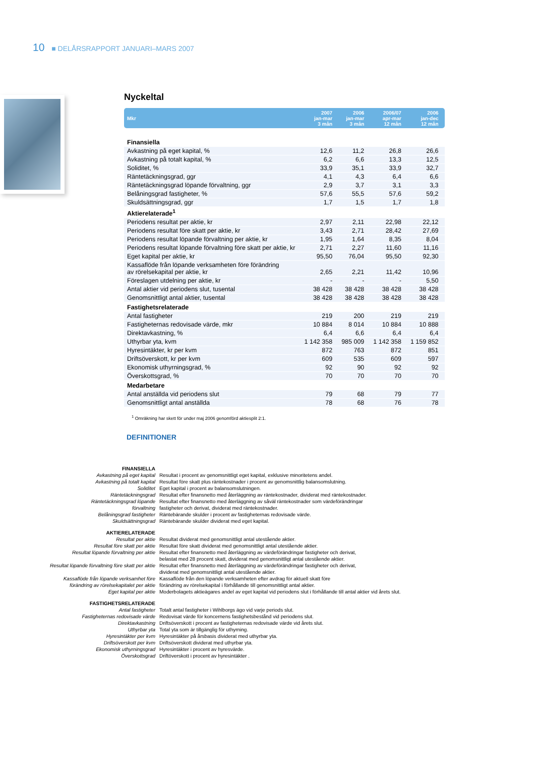10 ■ DELÅRSRAPPORT JANUARI–MARS 2007
Nyckeltal
| Mkr | 2007 jan-mar 3 mån | 2006 jan-mar 3 mån | 2006/07 apr-mar 12 mån | 2006 jan-dec 12 mån |
| --- | --- | --- | --- | --- |
| Finansiella | | | | |
| Avkastning på eget kapital, % | 12,6 | 11,2 | 26,8 | 26,6 |
| Avkastning på totalt kapital, % | 6,2 | 6,6 | 13,3 | 12,5 |
| Soliditet, % | 33,9 | 35,1 | 33,9 | 32,7 |
| Räntetäckningsgrad, ggr | 4,1 | 4,3 | 6,4 | 6,6 |
| Räntetäckningsgrad löpande förvaltning, ggr | 2,9 | 3,7 | 3,1 | 3,3 |
| Belåningsgrad fastigheter, % | 57,6 | 55,5 | 57,6 | 59,2 |
| Skuldsättningsgrad, ggr | 1,7 | 1,5 | 1,7 | 1,8 |
| Aktierelaterade<sup>1</sup> | | | | |
| Periodens resultat per aktie, kr | 2,97 | 2,11 | 22,98 | 22,12 |
| Periodens resultat före skatt per aktie, kr | 3,43 | 2,71 | 28,42 | 27,69 |
| Periodens resultat löpande förvaltning per aktie, kr | 1,95 | 1,64 | 8,35 | 8,04 |
| Periodens resultat löpande förvaltning före skatt per aktie, kr | 2,71 | 2,27 | 11,60 | 11,16 |
| Eget kapital per aktie, kr | 95,50 | 76,04 | 95,50 | 92,30 |
| Kassaflöde från löpande verksamheten före förändring av rörelsekapital per aktie, kr | 2,65 | 2,21 | 11,42 | 10,96 |
| Föreslagen utdelning per aktie, kr | - | - | - | 5,50 |
| Antal aktier vid periodens slut, tusental | 38 428 | 38 428 | 38 428 | 38 428 |
| Genomsnittligt antal aktier, tusental | 38 428 | 38 428 | 38 428 | 38 428 |
| Fastighetsrelaterade | | | | |
| Antal fastigheter | 219 | 200 | 219 | 219 |
| Fastigheternas redovisade värde, mkr | 10 884 | 8 014 | 10 884 | 10 888 |
| Direktavkastning, % | 6,4 | 6,6 | 6,4 | 6,4 |
| Uthyrbar yta, kvm | 1 142 358 | 985 009 | 1 142 358 | 1 159 852 |
| Hyresintäkter, kr per kvm | 872 | 763 | 872 | 851 |
| Driftsöverskott, kr per kvm | 609 | 535 | 609 | 597 |
| Ekonomisk uthyrningsgrad, % | 92 | 90 | 92 | 92 |
| Överskottsgrad, % | 70 | 70 | 70 | 70 |
| Medarbetare | | | | |
| Antal anställda vid periodens slut | 79 | 68 | 79 | 77 |
| Genomsnittligt antal anställda | 78 | 68 | 76 | 78 |
<sup>1</sup> Omräkning har skett för under maj 2006 genomförd aktiesplit 2:1.
DEFINITIONER
| FINANSIELLA | |
| Avkastning på eget kapital | Resultat i procent av genomsnittligt eget kapital, exklusive minoritetens andel. |
| Avkastning på totalt kapital | Resultat före skatt plus räntekostnader i procent av genomsnittlig balansomslutning. |
| Soliditet | Eget kapital i procent av balansomslutningen. |
| Räntetäckningsgrad | Resultat efter finansnetto med återläggning av räntekostnader, dividerat med räntekostnader. |
| Räntetäckningsgrad löpande förvaltning | Resultat efter finansnetto med återläggning av såväl räntekostnader som värdeförändringar fastigheter och derivat, dividerat med räntekostnader. |
| Belåningsgrad fastigheter | Räntebärande skulder i procent av fastigheternas redovisade värde. |
| Skuldsättningsgrad | Räntebärande skulder dividerat med eget kapital. |
| AKTIERELATERADE | |
| Resultat per aktie | Resultat dividerat med genomsnittligt antal utestående aktier. |
| Resultat före skatt per aktie | Resultat före skatt dividerat med genomsnittligt antal utestående aktier. |
| Resultat löpande förvaltning per aktie | Resultat efter finansnetto med återläggning av värdeförändringar fastigheter och derivat, belastat med 28 procent skatt, dividerat med genomsnittligt antal utestående aktier. |
| Resultat löpande förvaltning före skatt per aktie | Resultat efter finansnetto med återläggning av värdeförändringar fastigheter och derivat, dividerat med genomsnittligt antal utestående aktier. |
| Kassaflöde från löpande verksamhet före förändring av rörelsekapitalet per aktie | Kassaflöde från den löpande verksamheten efter avdrag för aktuell skatt före förändring av rörelsekapital i förhållande till genomsnittligt antal aktier. |
| Eget kapital per aktie | Moderbolagets aktieägares andel av eget kapital vid periodens slut i förhållande till antal aktier vid årets slut. |
| FASTIGHETSRELATERADE | |
| Antal fastigheter | Totalt antal fastigheter i Wihlborgs ägo vid varje periods slut. |
| Fastigheternas redovisade värde | Redovisat värde för koncernens fastighetsbestånd vid periodens slut. |
| Direktavkastning | Driftsöverskott i procent av fastigheternas redovisade värde vid årets slut. |
| Uthyrbar yta | Total yta som är tillgänglig för uthyrning. |
| Hyresintäkter per kvm | Hyresintäkter på årsbasis dividerat med uthyrbar yta. |
| Driftsöverskott per kvm | Driftsöverskott dividerat med uthyrbar yta. |
| Ekonomisk uthyrningsgrad | Hyresintäkter i procent av hyresvärde. |
| Överskottsgrad | Driftöverskott i procent av hyresintäkter . |